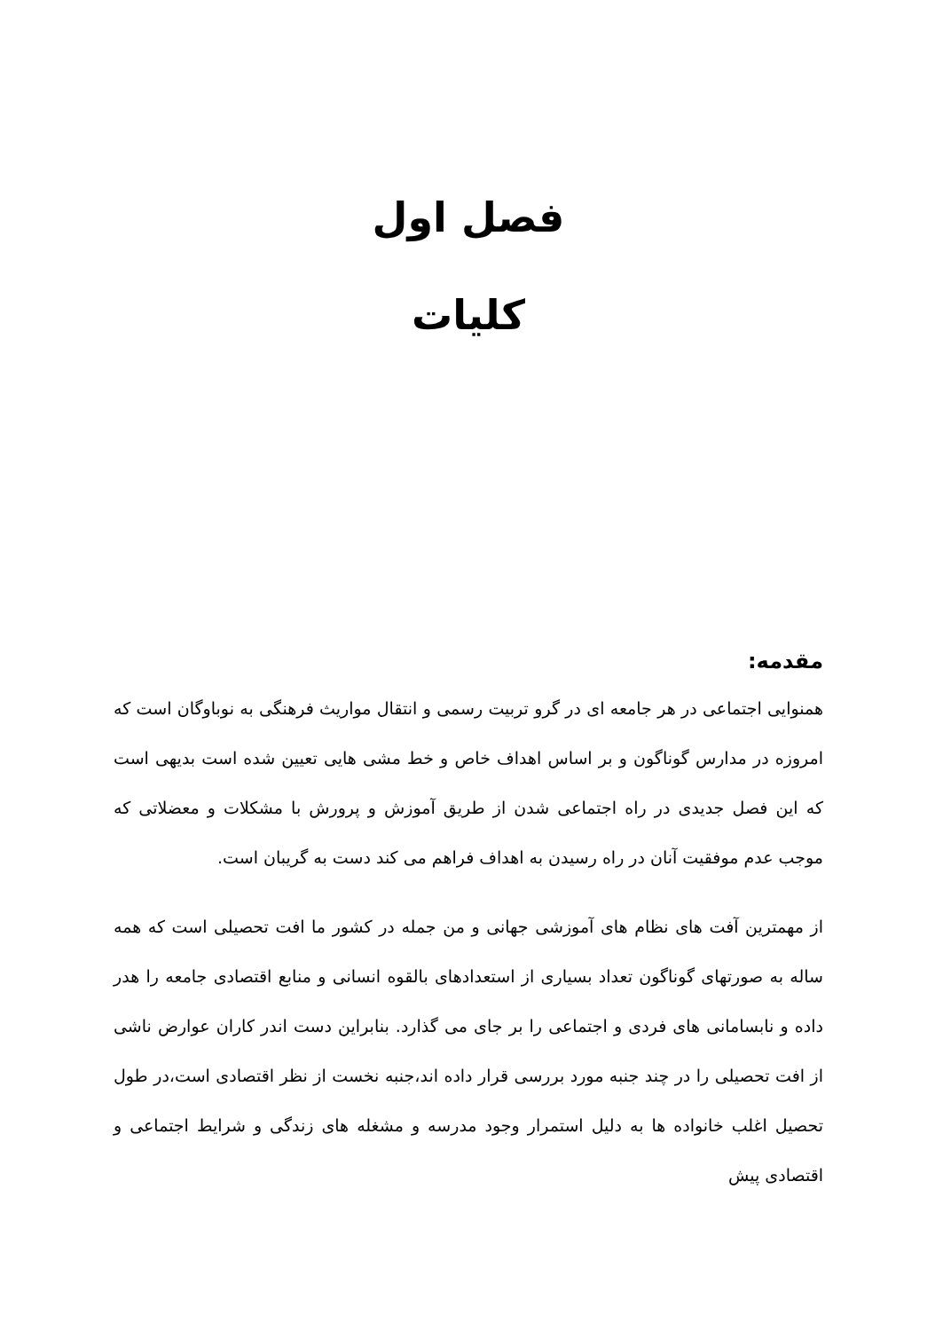فصل اول
کلیات
مقدمه:
همنوایی اجتماعی در هر جامعه ای در گرو تربیت رسمی و انتقال مواریث فرهنگی به نوباوگان است که امروزه در مدارس گوناگون و بر اساس اهداف خاص و خط مشی هایی تعیین شده است بدیهی است که این فصل جدیدی در راه اجتماعی شدن از طریق آموزش و پرورش با مشکلات و معضلاتی که موجب عدم موفقیت آنان در راه رسیدن به اهداف فراهم می کند دست به گریبان است.
از مهمترین آفت های نظام های آموزشی جهانی و من جمله در کشور ما افت تحصیلی است که همه ساله به صورتهای گوناگون تعداد بسیاری از استعدادهای بالقوه انسانی و منابع اقتصادی جامعه را هدر داده و نابسامانی های فردی و اجتماعی را بر جای می گذارد. بنابراین دست اندر کاران عوارض ناشی از افت تحصیلی را در چند جنبه مورد بررسی قرار داده اند،جنبه نخست از نظر اقتصادی است،در طول تحصیل اغلب خانواده ها به دلیل استمرار وجود مدرسه و مشغله های زندگی و شرایط اجتماعی و اقتصادی پیش